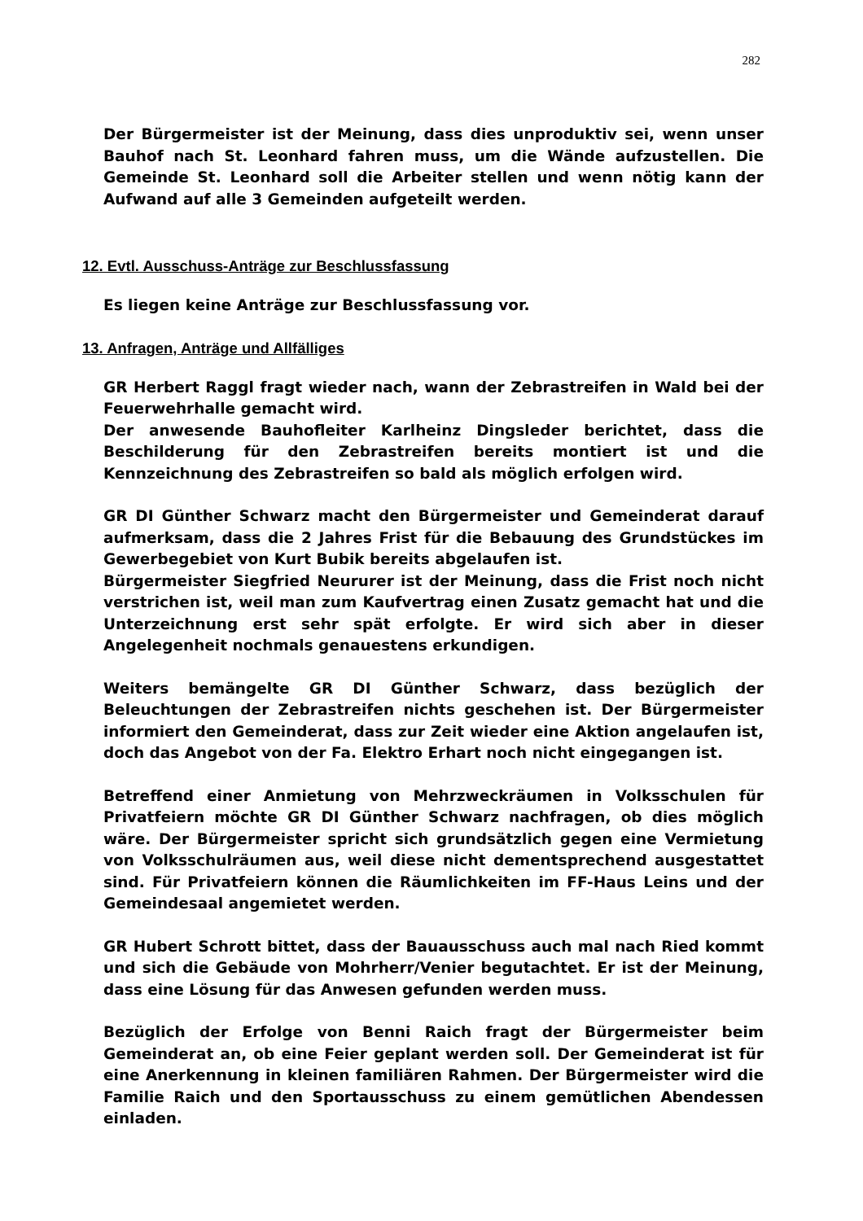282
Der Bürgermeister ist der Meinung, dass dies unproduktiv sei, wenn unser Bauhof nach St. Leonhard fahren muss, um die Wände aufzustellen. Die Gemeinde St. Leonhard soll die Arbeiter stellen und wenn nötig kann der Aufwand auf alle 3 Gemeinden aufgeteilt werden.
12. Evtl. Ausschuss-Anträge zur Beschlussfassung
Es liegen keine Anträge zur Beschlussfassung vor.
13. Anfragen, Anträge und Allfälliges
GR Herbert Raggl fragt wieder nach, wann der Zebrastreifen in Wald bei der Feuerwehrhalle gemacht wird.
Der anwesende Bauhofleiter Karlheinz Dingsleder berichtet, dass die Beschilderung für den Zebrastreifen bereits montiert ist und die Kennzeichnung des Zebrastreifen so bald als möglich erfolgen wird.
GR DI Günther Schwarz macht den Bürgermeister und Gemeinderat darauf aufmerksam, dass die 2 Jahres Frist für die Bebauung des Grundstückes im Gewerbegebiet von Kurt Bubik bereits abgelaufen ist.
Bürgermeister Siegfried Neururer ist der Meinung, dass die Frist noch nicht verstrichen ist, weil man zum Kaufvertrag einen Zusatz gemacht hat und die Unterzeichnung erst sehr spät erfolgte. Er wird sich aber in dieser Angelegenheit nochmals genauestens erkundigen.
Weiters bemängelte GR DI Günther Schwarz, dass bezüglich der Beleuchtungen der Zebrastreifen nichts geschehen ist. Der Bürgermeister informiert den Gemeinderat, dass zur Zeit wieder eine Aktion angelaufen ist, doch das Angebot von der Fa. Elektro Erhart noch nicht eingegangen ist.
Betreffend einer Anmietung von Mehrzweckräumen in Volksschulen für Privatfeiern möchte GR DI Günther Schwarz nachfragen, ob dies möglich wäre. Der Bürgermeister spricht sich grundsätzlich gegen eine Vermietung von Volksschulräumen aus, weil diese nicht dementsprechend ausgestattet sind. Für Privatfeiern können die Räumlichkeiten im FF-Haus Leins und der Gemeindesaal angemietet werden.
GR Hubert Schrott bittet, dass der Bauausschuss auch mal nach Ried kommt und sich die Gebäude von Mohrherr/Venier begutachtet. Er ist der Meinung, dass eine Lösung für das Anwesen gefunden werden muss.
Bezüglich der Erfolge von Benni Raich fragt der Bürgermeister beim Gemeinderat an, ob eine Feier geplant werden soll. Der Gemeinderat ist für eine Anerkennung in kleinen familiären Rahmen. Der Bürgermeister wird die Familie Raich und den Sportausschuss zu einem gemütlichen Abendessen einladen.